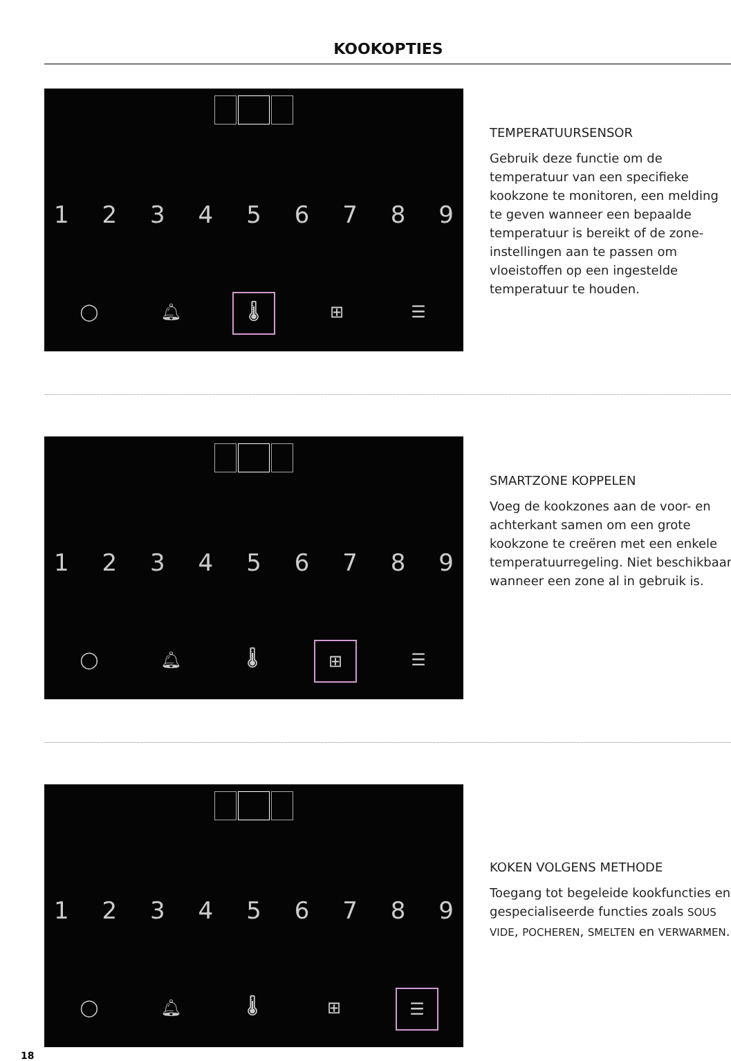KOOKOPTIES
1 2 3 4 5 6 7 8 9
◯ 🔔︎ 🌡︎ ⊞ ☰
TEMPERATUURSENSOR
Gebruik deze functie om de temperatuur van een specifieke kookzone te monitoren, een melding te geven wanneer een bepaalde temperatuur is bereikt of de zone-instellingen aan te passen om vloeistoffen op een ingestelde temperatuur te houden.
1 2 3 4 5 6 7 8 9
◯ 🔔︎ 🌡︎ ⊞ ☰
SMARTZONE KOPPELEN
Voeg de kookzones aan de voor- en achterkant samen om een grote kookzone te creëren met een enkele temperatuurregeling. Niet beschikbaar wanneer een zone al in gebruik is.
1 2 3 4 5 6 7 8 9
◯ 🔔︎ 🌡︎ ⊞ ☰
KOKEN VOLGENS METHODE
Toegang tot begeleide kookfuncties en gespecialiseerde functies zoals SOUS VIDE, POCHEREN, SMELTEN en VERWARMEN.
18